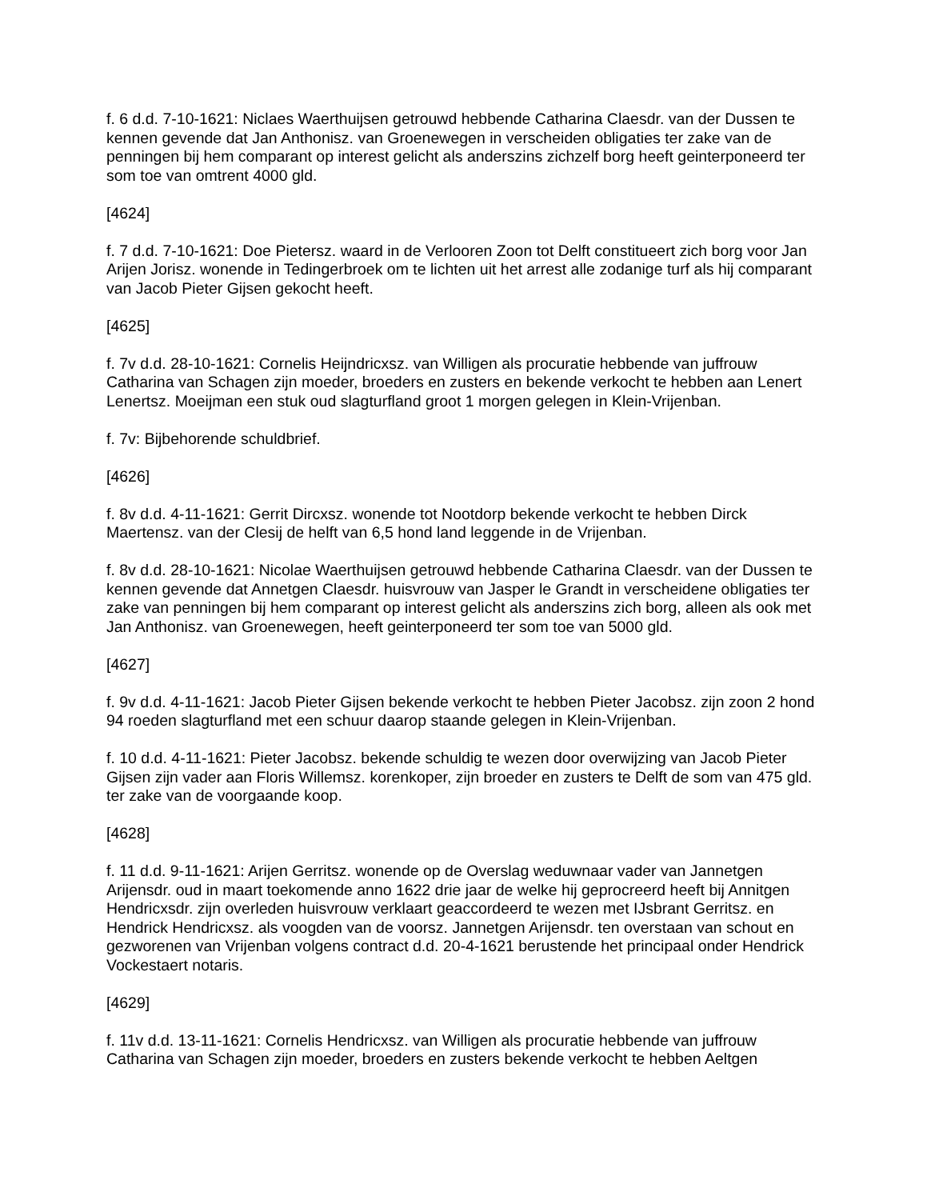f. 6 d.d. 7-10-1621: Niclaes Waerthuijsen getrouwd hebbende Catharina Claesdr. van der Dussen te kennen gevende dat Jan Anthonisz. van Groenewegen in verscheiden obligaties ter zake van de penningen bij hem comparant op interest gelicht als anderszins zichzelf borg heeft geinterponeerd ter som toe van omtrent 4000 gld.
[4624]
f. 7 d.d. 7-10-1621: Doe Pietersz. waard in de Verlooren Zoon tot Delft constitueert zich borg voor Jan Arijen Jorisz. wonende in Tedingerbroek om te lichten uit het arrest alle zodanige turf als hij comparant van Jacob Pieter Gijsen gekocht heeft.
[4625]
f. 7v d.d. 28-10-1621: Cornelis Heijndricxsz. van Willigen als procuratie hebbende van juffrouw Catharina van Schagen zijn moeder, broeders en zusters en bekende verkocht te hebben aan Lenert Lenertsz. Moeijman een stuk oud slagturfland groot 1 morgen gelegen in Klein-Vrijenban.
f. 7v: Bijbehorende schuldbrief.
[4626]
f. 8v d.d. 4-11-1621: Gerrit Dircxsz. wonende tot Nootdorp bekende verkocht te hebben Dirck Maertensz. van der Clesij de helft van 6,5 hond land leggende in de Vrijenban.
f. 8v d.d. 28-10-1621: Nicolae Waerthuijsen getrouwd hebbende Catharina Claesdr. van der Dussen te kennen gevende dat Annetgen Claesdr. huisvrouw van Jasper le Grandt in verscheidene obligaties ter zake van penningen bij hem comparant op interest gelicht als anderszins zich borg, alleen als ook met Jan Anthonisz. van Groenewegen, heeft geinterponeerd ter som toe van 5000 gld.
[4627]
f. 9v d.d. 4-11-1621: Jacob Pieter Gijsen bekende verkocht te hebben Pieter Jacobsz. zijn zoon 2 hond 94 roeden slagturfland met een schuur daarop staande gelegen in Klein-Vrijenban.
f. 10 d.d. 4-11-1621: Pieter Jacobsz. bekende schuldig te wezen door overwijzing van Jacob Pieter Gijsen zijn vader aan Floris Willemsz. korenkoper, zijn broeder en zusters te Delft de som van 475 gld. ter zake van de voorgaande koop.
[4628]
f. 11 d.d. 9-11-1621: Arijen Gerritsz. wonende op de Overslag weduwnaar vader van Jannetgen Arijensdr. oud in maart toekomende anno 1622 drie jaar de welke hij geprocreerd heeft bij Annitgen Hendricxsdr. zijn overleden huisvrouw verklaart geaccordeerd te wezen met IJsbrant Gerritsz. en Hendrick Hendricxsz. als voogden van de voorsz. Jannetgen Arijensdr. ten overstaan van schout en gezworenen van Vrijenban volgens contract d.d. 20-4-1621 berustende het principaal onder Hendrick Vockestaert notaris.
[4629]
f. 11v d.d. 13-11-1621: Cornelis Hendricxsz. van Willigen als procuratie hebbende van juffrouw Catharina van Schagen zijn moeder, broeders en zusters bekende verkocht te hebben Aeltgen